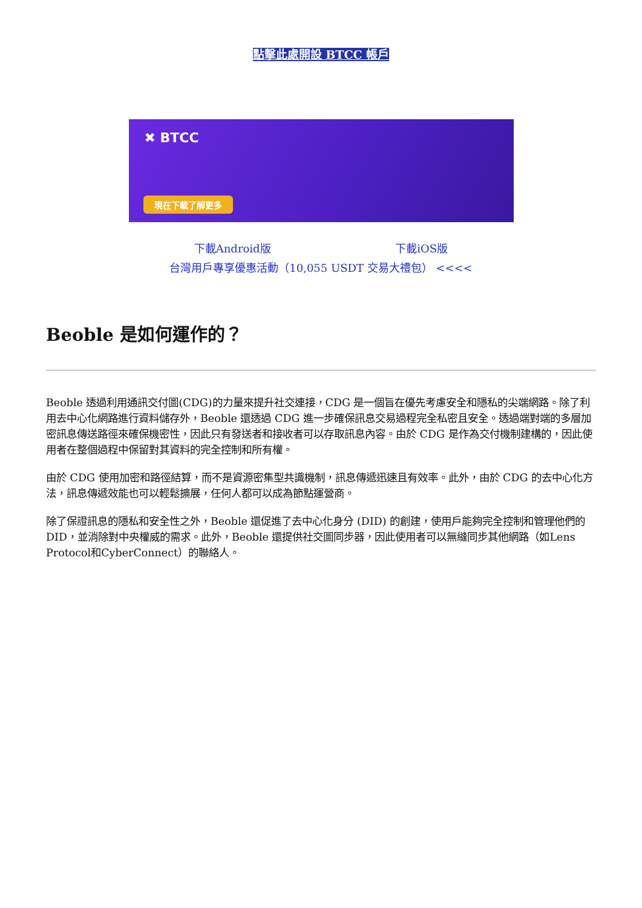點擊此處開設 BTCC 帳戶
✖ BTCC
現在下載了解更多
下載Android版 下載iOS版
台灣用戶專享優惠活動（10,055 USDT 交易大禮包） <<<<
Beoble 是如何運作的？
Beoble 透過利用通訊交付圖(CDG)的力量來提升社交連接，CDG 是一個旨在優先考慮安全和隱私的尖端網路。除了利用去中心化網路進行資料儲存外，Beoble 還透過 CDG 進一步確保訊息交易過程完全私密且安全。透過端對端的多層加密訊息傳送路徑來確保機密性，因此只有發送者和接收者可以存取訊息內容。由於 CDG 是作為交付機制建構的，因此使用者在整個過程中保留對其資料的完全控制和所有權。
由於 CDG 使用加密和路徑結算，而不是資源密集型共識機制，訊息傳遞迅速且有效率。此外，由於 CDG 的去中心化方法，訊息傳遞效能也可以輕鬆擴展，任何人都可以成為節點運營商。
除了保證訊息的隱私和安全性之外，Beoble 還促進了去中心化身分 (DID) 的創建，使用戶能夠完全控制和管理他們的 DID，並消除對中央權威的需求。此外，Beoble 還提供社交圖同步器，因此使用者可以無縫同步其他網路（如Lens Protocol和CyberConnect）的聯絡人。